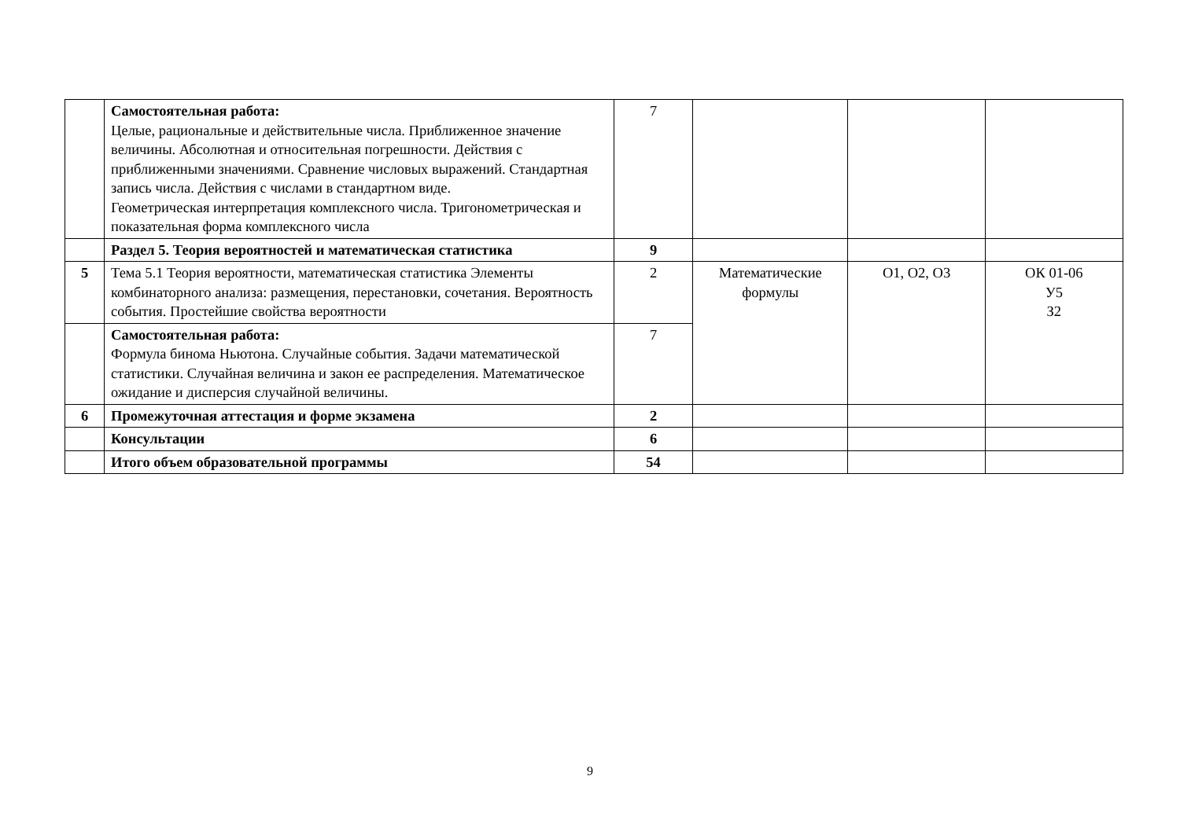| | Самостоятельная работа: Целые, рациональные и действительные числа. Приближенное значение величины. Абсолютная и относительная погрешности. Действия с приближенными значениями. Сравнение числовых выражений. Стандартная запись числа. Действия с числами в стандартном виде. Геометрическая интерпретация комплексного числа. Тригонометрическая и показательная форма комплексного числа | 7 | | | |
| | Раздел 5. Теория вероятностей и математическая статистика | 9 | | | |
| 5 | Тема 5.1 Теория вероятности, математическая статистика Элементы комбинаторного анализа: размещения, перестановки, сочетания. Вероятность события. Простейшие свойства вероятности | 2 | Математические формулы | О1, О2, О3 | ОК 01-06 У5 З2 |
| | Самостоятельная работа: Формула бинома Ньютона. Случайные события. Задачи математической статистики. Случайная величина и закон ее распределения. Математическое ожидание и дисперсия случайной величины. | 7 | | | |
| 6 | Промежуточная аттестация и форме экзамена | 2 | | | |
| | Консультации | 6 | | | |
| | Итого объем образовательной программы | 54 | | | |
9